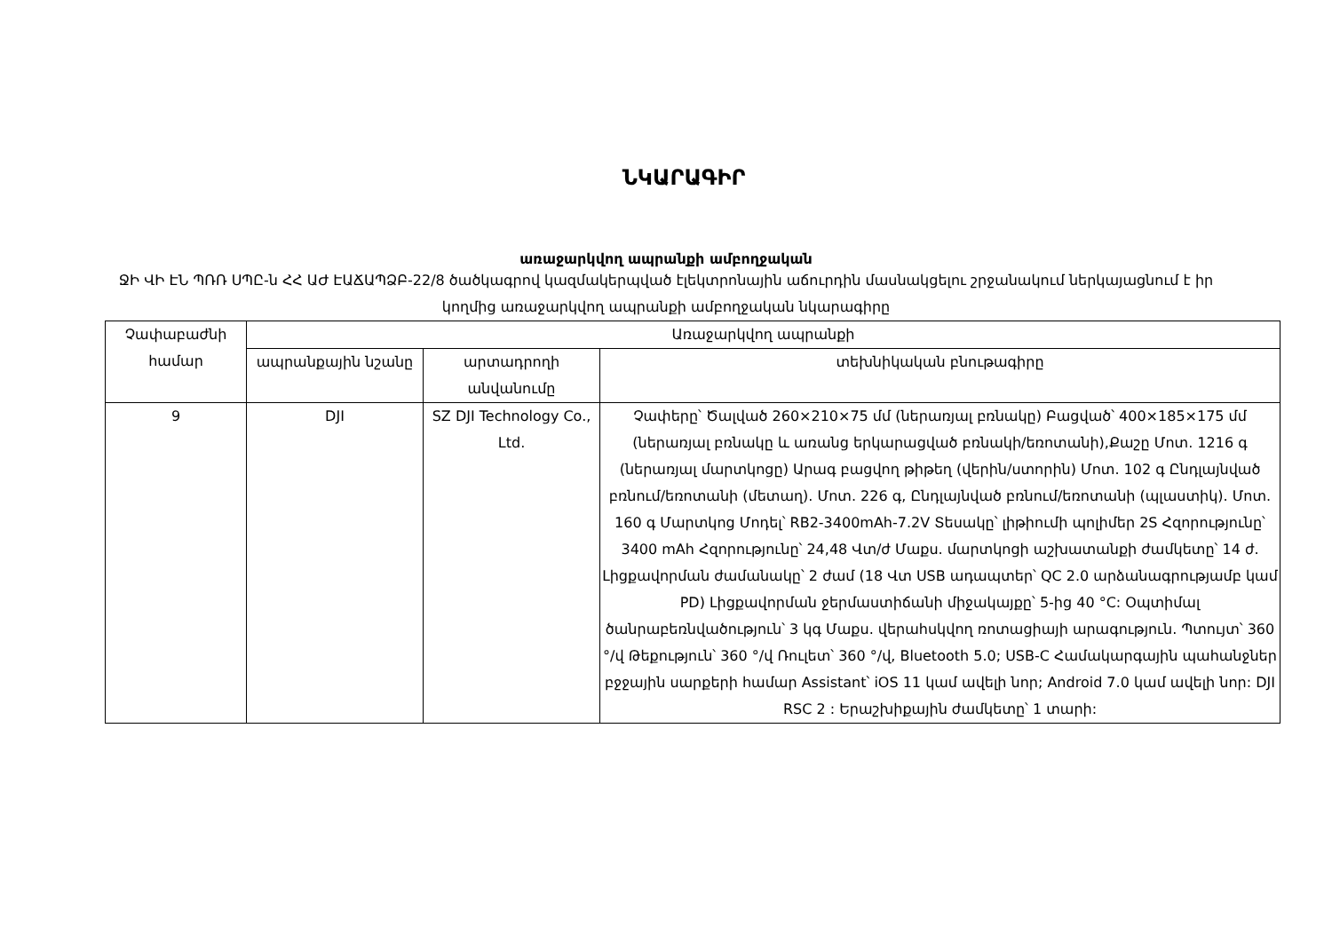ՆԿԱՐԱԳԻՐ
առաջարկվող ապրանքի ամբողջական
ՋԻ ՎԻ ԷՆ ՊՌՌ ՍՊԸ-ն ՀՀ ԱԺ ԷԱՃԱՊՁԲ-22/8 ծածկագրով կազմակերպված էլեկտրոնային աճուրդին մասնակցելու շրջանակում ներկայացնում է իր կողմից առաջարկվող ապրանքի ամբողջական նկարագիրը
| Չափաբաժնի համար | Առաջարկվող ապրանքի | | |
| --- | --- | --- | --- |
| | ապրանքային նշանը | արտադրողի անվանումը | տեխնիկական բնութագիրը |
| 9 | DJI | SZ DJI Technology Co., Ltd. | Չափերը՝ Ծալված 260×210×75 մմ (ներառյալ բռնակը) Բացված՝ 400×185×175 մմ (ներառյալ բռնակը և առանց երկարացված բռնակի/եռոտանի),Քաշը Մոտ. 1216 գ (ներառյալ մարտկոցը) Արագ բացվող թիթեղ (վերին/ստորին) Մոտ. 102 գ Ընդլայնված բռնում/եռոտանի (մետաղ). Մոտ. 226 գ, Ընդլայնված բռնում/եռոտանի (պլաստիկ). Մոտ. 160 գ Մարտկոց Մոդել՝ RB2-3400mAh-7.2V Տեսակը՝ լիթիումի պոլիմեր 2S Հզորությունը՝ 3400 mAh Հզորությունը՝ 24,48 Վտ/ժ Մաքս. մարտկոցի աշխատանքի ժամկետը՝ 14 ժ. Լիցքավորման ժամանակը՝ 2 ժամ (18 Վտ USB ադապտեր՝ QC 2.0 արձանագրությամբ կամ PD) Լիցքավորման ջերմաստիճանի միջակայքը՝ 5-ից 40 °C: Օպտիմալ ծանրաբեռնվածություն՝ 3 կգ Մաքս. վերահսկվող ռոտացիայի արագություն. Պտույտ՝ 360 °/վ Թեքություն՝ 360 °/վ Ռուլետ՝ 360 °/վ, Bluetooth 5.0; USB-C Համակարգային պահանջներ բջջային սարքերի համար Assistant՝ iOS 11 կամ ավելի նոր; Android 7.0 կամ ավելի նոր: DJI RSC 2 : Երաշխիքային ժամկետը՝ 1 տարի: |